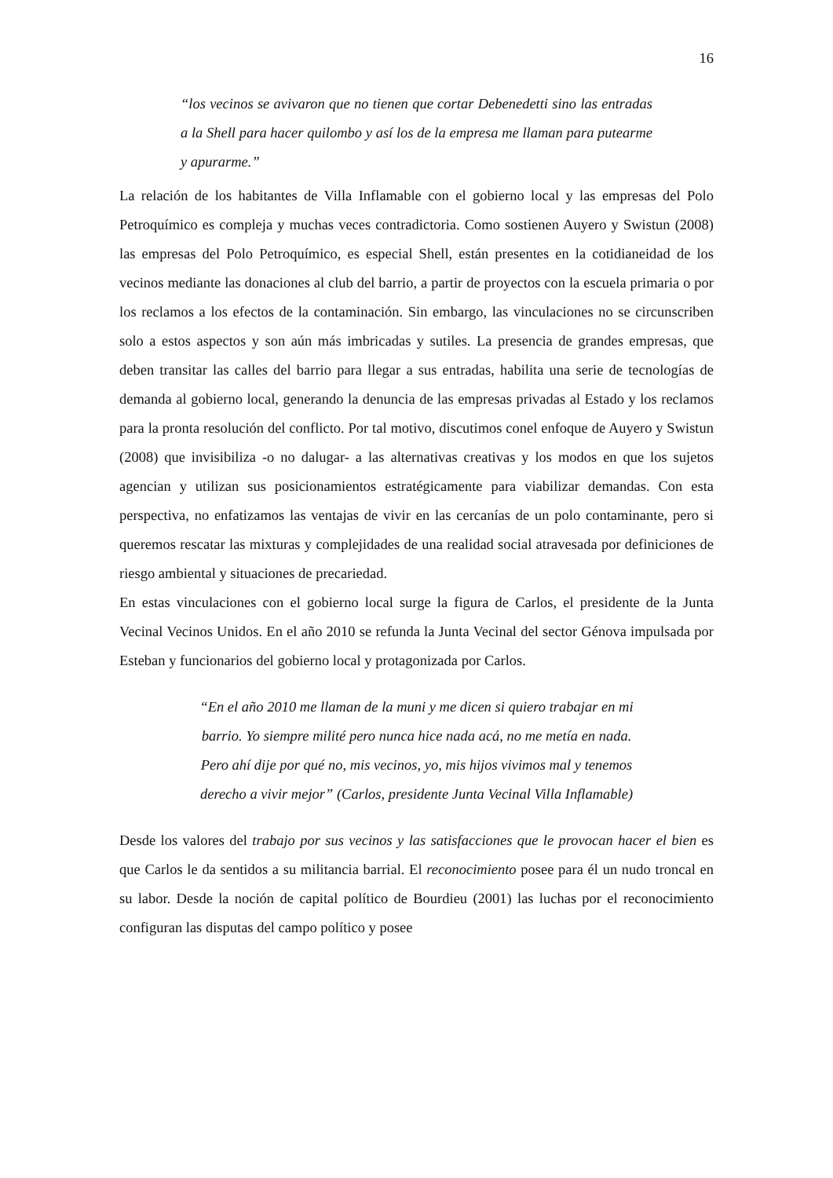16
“los vecinos se avivaron que no tienen que cortar Debenedetti sino las entradas a la Shell para hacer quilombo y así los de la empresa me llaman para putearme y apurarme.”
La relación de los habitantes de Villa Inflamable con el gobierno local y las empresas del Polo Petroquímico es compleja y muchas veces contradictoria. Como sostienen Auyero y Swistun (2008) las empresas del Polo Petroquímico, es especial Shell, están presentes en la cotidianeidad de los vecinos mediante las donaciones al club del barrio, a partir de proyectos con la escuela primaria o por los reclamos a los efectos de la contaminación. Sin embargo, las vinculaciones no se circunscriben solo a estos aspectos y son aún más imbricadas y sutiles. La presencia de grandes empresas, que deben transitar las calles del barrio para llegar a sus entradas, habilita una serie de tecnologías de demanda al gobierno local, generando la denuncia de las empresas privadas al Estado y los reclamos para la pronta resolución del conflicto. Por tal motivo, discutimos conel enfoque de Auyero y Swistun (2008) que invisibiliza -o no dalugar- a las alternativas creativas y los modos en que los sujetos agencian y utilizan sus posicionamientos estratégicamente para viabilizar demandas. Con esta perspectiva, no enfatizamos las ventajas de vivir en las cercanías de un polo contaminante, pero si queremos rescatar las mixturas y complejidades de una realidad social atravesada por definiciones de riesgo ambiental y situaciones de precariedad.
En estas vinculaciones con el gobierno local surge la figura de Carlos, el presidente de la Junta Vecinal Vecinos Unidos. En el año 2010 se refunda la Junta Vecinal del sector Génova impulsada por Esteban y funcionarios del gobierno local y protagonizada por Carlos.
“En el año 2010 me llaman de la muni y me dicen si quiero trabajar en mi barrio. Yo siempre milité pero nunca hice nada acá, no me metía en nada. Pero ahí dije por qué no, mis vecinos, yo, mis hijos vivimos mal y tenemos derecho a vivir mejor” (Carlos, presidente Junta Vecinal Villa Inflamable)
Desde los valores del trabajo por sus vecinos y las satisfacciones que le provocan hacer el bien es que Carlos le da sentidos a su militancia barrial. El reconocimiento posee para él un nudo troncal en su labor. Desde la noción de capital político de Bourdieu (2001) las luchas por el reconocimiento configuran las disputas del campo político y posee